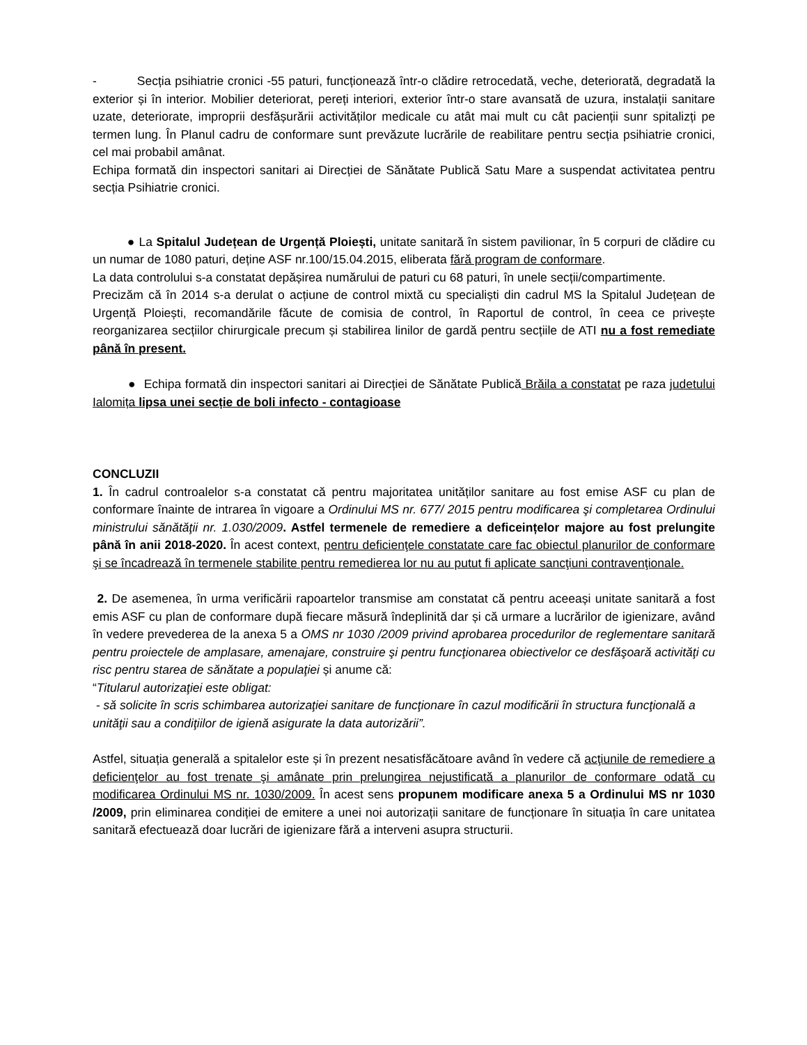- Secția psihiatrie cronici -55 paturi, funcționează într-o clădire retrocedată, veche, deteriorată, degradată la exterior și în interior. Mobilier deteriorat, pereți interiori, exterior într-o stare avansată de uzura, instalații sanitare uzate, deteriorate, improprii desfășurării activităților medicale cu atât mai mult cu cât pacienții sunr spitalizți pe termen lung. În Planul cadru de conformare sunt prevăzute lucrările de reabilitare pentru secția psihiatrie cronici, cel mai probabil amânat.
Echipa formată din inspectori sanitari ai Direcției de Sănătate Publică Satu Mare a suspendat activitatea pentru secția Psihiatrie cronici.
● La Spitalul Județean de Urgență Ploiești, unitate sanitară în sistem pavilionar, în 5 corpuri de clădire cu un numar de 1080 paturi, deține ASF nr.100/15.04.2015, eliberata fără program de conformare.
La data controlului s-a constatat depășirea numărului de paturi cu 68 paturi, în unele secții/compartimente.
Precizăm că în 2014 s-a derulat o acțiune de control mixtă cu specialiști din cadrul MS la Spitalul Județean de Urgență Ploiești, recomandările făcute de comisia de control, în Raportul de control, în ceea ce privește reorganizarea secțiilor chirurgicale precum și stabilirea linilor de gardă pentru secțiile de ATI nu a fost remediate până în present.
● Echipa formată din inspectori sanitari ai Direcției de Sănătate Publică Brăila a constatat pe raza judetului Ialomița lipsa unei secție de boli infecto - contagioase
CONCLUZII
1. În cadrul controalelor s-a constatat că pentru majoritatea unităților sanitare au fost emise ASF cu plan de conformare înainte de intrarea în vigoare a Ordinului MS nr. 677/ 2015 pentru modificarea şi completarea Ordinului ministrului sănătăţii nr. 1.030/2009. Astfel termenele de remediere a deficeințelor majore au fost prelungite până în anii 2018-2020. În acest context, pentru deficienţele constatate care fac obiectul planurilor de conformare şi se încadrează în termenele stabilite pentru remedierea lor nu au putut fi aplicate sancţiuni contravenţionale.
2. De asemenea, în urma verificării rapoartelor transmise am constatat că pentru aceeași unitate sanitară a fost emis ASF cu plan de conformare după fiecare măsură îndeplinită dar și că urmare a lucrărilor de igienizare, având în vedere prevederea de la anexa 5 a OMS nr 1030 /2009 privind aprobarea procedurilor de reglementare sanitară pentru proiectele de amplasare, amenajare, construire şi pentru funcţionarea obiectivelor ce desfăşoară activităţi cu risc pentru starea de sănătate a populaţiei și anume că:
“Titularul autorizaţiei este obligat:
- să solicite în scris schimbarea autorizaţiei sanitare de funcţionare în cazul modificării în structura funcţională a unităţii sau a condiţiilor de igienă asigurate la data autorizării”.
Astfel, situația generală a spitalelor este și în prezent nesatisfăcătoare având în vedere că acţiunile de remediere a deficienţelor au fost trenate şi amânate prin prelungirea nejustificată a planurilor de conformare odată cu modificarea Ordinului MS nr. 1030/2009. În acest sens propunem modificare anexa 5 a Ordinului MS nr 1030 /2009, prin eliminarea condiției de emitere a unei noi autorizații sanitare de funcționare în situația în care unitatea sanitară efectuează doar lucrări de igienizare fără a interveni asupra structurii.